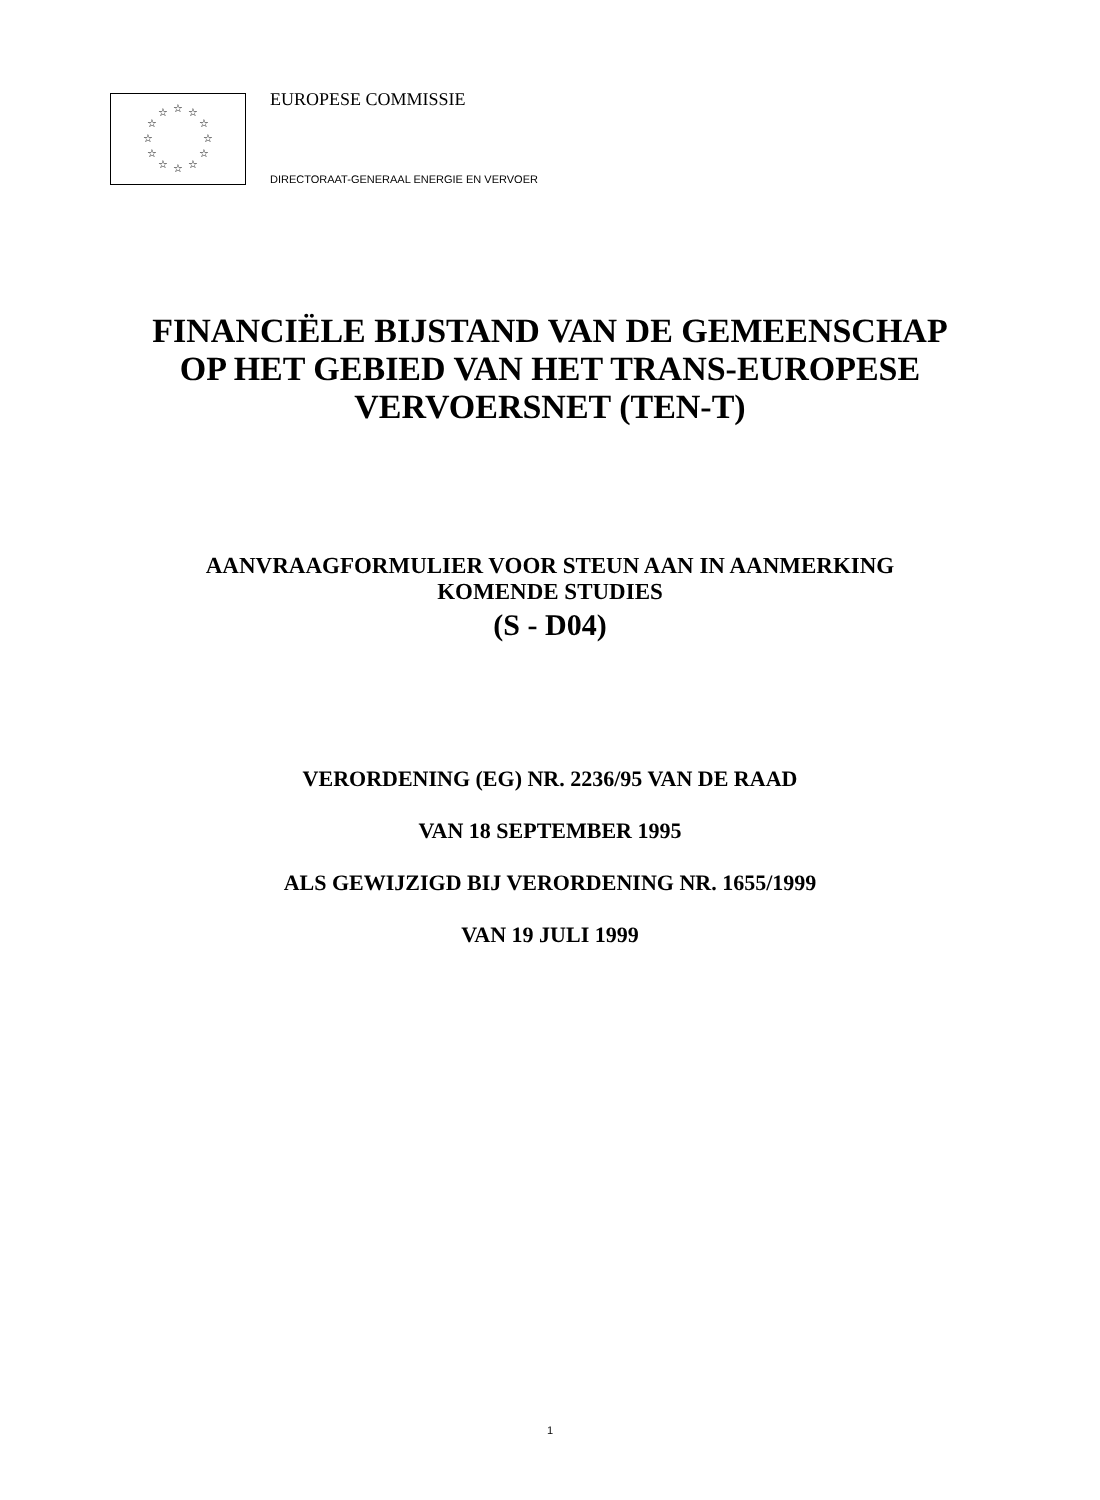☆
☆
☆
☆
☆
☆
☆
☆
☆
☆
☆
☆
EUROPESE COMMISSIE
DIRECTORAAT-GENERAAL ENERGIE EN VERVOER
FINANCIËLE BIJSTAND VAN DE GEMEENSCHAP
OP HET GEBIED VAN HET TRANS-EUROPESE
VERVOERSNET (TEN-T)
AANVRAAGFORMULIER VOOR STEUN AAN IN AANMERKING
KOMENDE STUDIES
(S - D04)
VERORDENING (EG) NR. 2236/95 VAN DE RAAD
VAN 18 SEPTEMBER 1995
ALS GEWIJZIGD BIJ VERORDENING NR. 1655/1999
VAN 19 JULI 1999
1